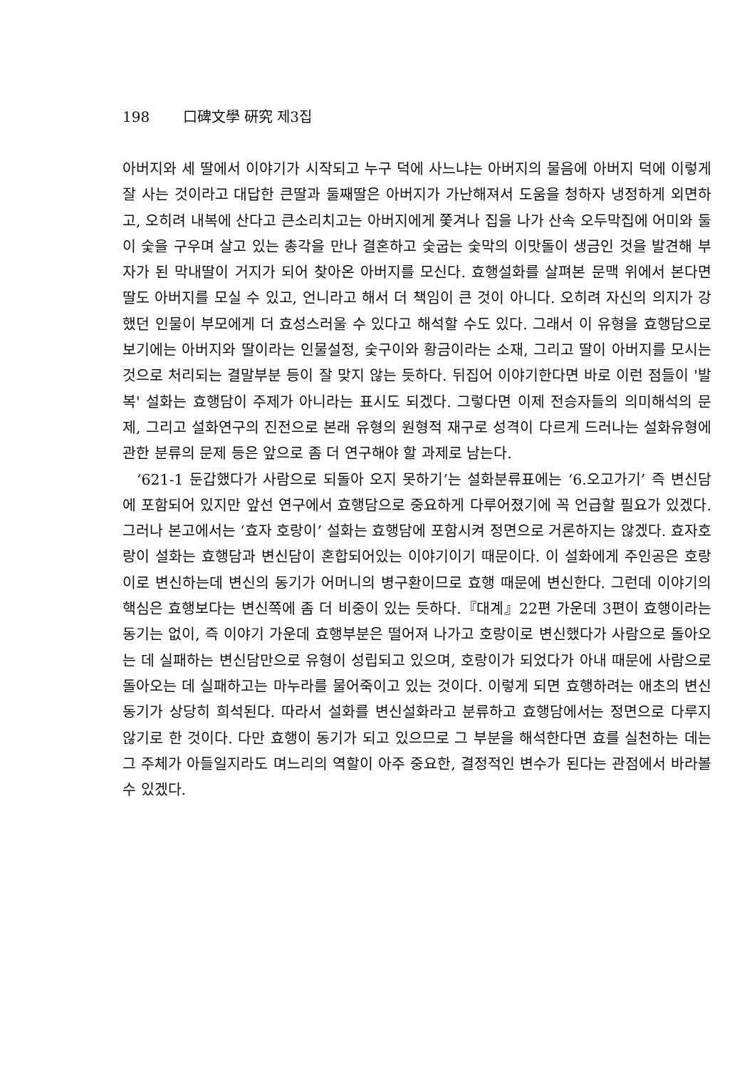198 口碑文學 硏究 제3집
아버지와 세 딸에서 이야기가 시작되고 누구 덕에 사느냐는 아버지의 물음에 아버지 덕에 이렇게 잘 사는 것이라고 대답한 큰딸과 둘째딸은 아버지가 가난해져서 도움을 청하자 냉정하게 외면하고, 오히려 내복에 산다고 큰소리치고는 아버지에게 쫓겨나 집을 나가 산속 오두막집에 어미와 둘이 숯을 구우며 살고 있는 총각을 만나 결혼하고 숯굽는 숯막의 이맛돌이 생금인 것을 발견해 부자가 된 막내딸이 거지가 되어 찾아온 아버지를 모신다. 효행설화를 살펴본 문맥 위에서 본다면 딸도 아버지를 모실 수 있고, 언니라고 해서 더 책임이 큰 것이 아니다. 오히려 자신의 의지가 강했던 인물이 부모에게 더 효성스러울 수 있다고 해석할 수도 있다. 그래서 이 유형을 효행담으로 보기에는 아버지와 딸이라는 인물설정, 숯구이와 황금이라는 소재, 그리고 딸이 아버지를 모시는 것으로 처리되는 결말부분 등이 잘 맞지 않는 듯하다. 뒤집어 이야기한다면 바로 이런 점들이 '발복' 설화는 효행담이 주제가 아니라는 표시도 되겠다. 그렇다면 이제 전승자들의 의미해석의 문제, 그리고 설화연구의 진전으로 본래 유형의 원형적 재구로 성격이 다르게 드러나는 설화유형에 관한 분류의 문제 등은 앞으로 좀 더 연구해야 할 과제로 남는다.
‘621-1 둔갑했다가 사람으로 되돌아 오지 못하기’는 설화분류표에는 ‘6.오고가기’ 즉 변신담에 포함되어 있지만 앞선 연구에서 효행담으로 중요하게 다루어졌기에 꼭 언급할 필요가 있겠다. 그러나 본고에서는 ‘효자 호랑이’ 설화는 효행담에 포함시켜 정면으로 거론하지는 않겠다. 효자호랑이 설화는 효행담과 변신담이 혼합되어있는 이야기이기 때문이다. 이 설화에게 주인공은 호랑이로 변신하는데 변신의 동기가 어머니의 병구환이므로 효행 때문에 변신한다. 그런데 이야기의 핵심은 효행보다는 변신쪽에 좀 더 비중이 있는 듯하다.『대계』22편 가운데 3편이 효행이라는 동기는 없이, 즉 이야기 가운데 효행부분은 떨어져 나가고 호랑이로 변신했다가 사람으로 돌아오는 데 실패하는 변신담만으로 유형이 성립되고 있으며, 호랑이가 되었다가 아내 때문에 사람으로 돌아오는 데 실패하고는 마누라를 물어죽이고 있는 것이다. 이렇게 되면 효행하려는 애초의 변신동기가 상당히 희석된다. 따라서 설화를 변신설화라고 분류하고 효행담에서는 정면으로 다루지 않기로 한 것이다. 다만 효행이 동기가 되고 있으므로 그 부분을 해석한다면 효를 실천하는 데는 그 주체가 아들일지라도 며느리의 역할이 아주 중요한, 결정적인 변수가 된다는 관점에서 바라볼 수 있겠다.